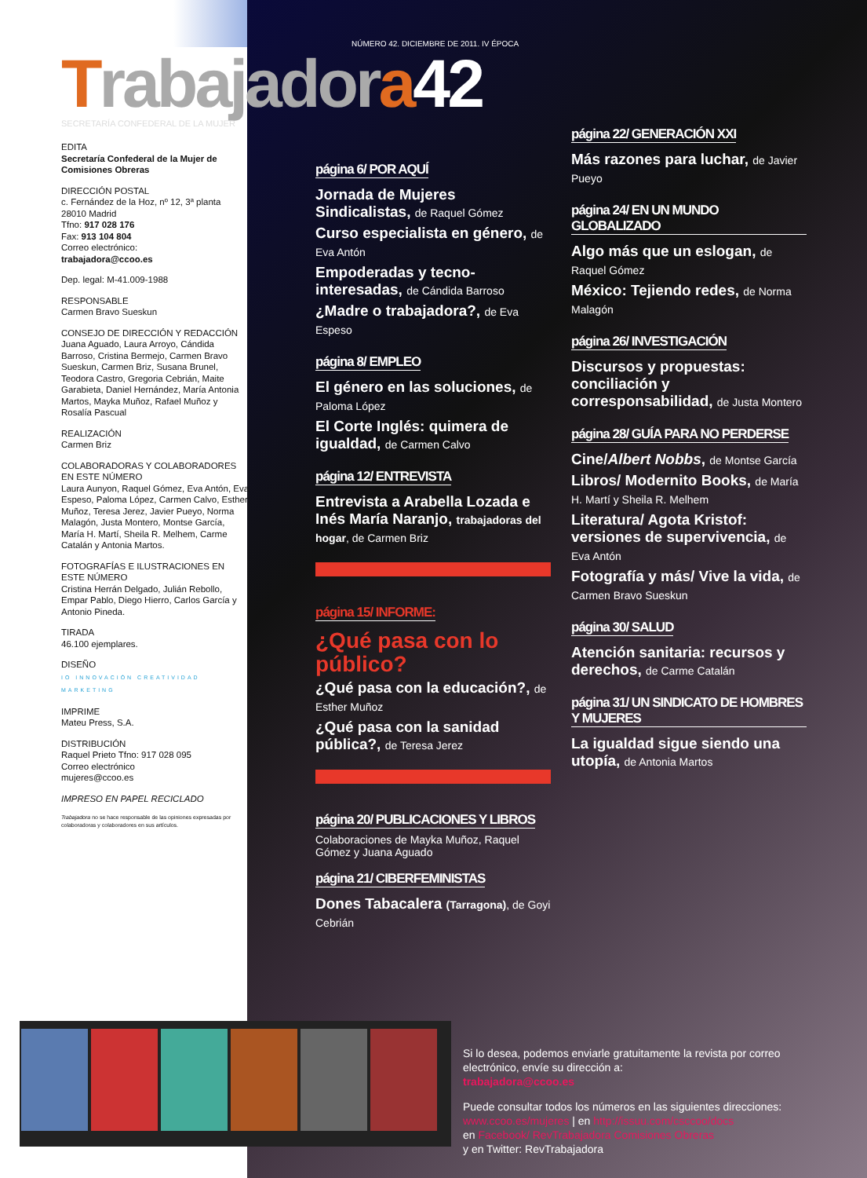NÚMERO 42. DICIEMBRE DE 2011. IV ÉPOCA
Trabajadora 42
SECRETARÍA CONFEDERAL DE LA MUJER
EDITA
Secretaría Confederal de la Mujer de Comisiones Obreras
DIRECCIÓN POSTAL
c. Fernández de la Hoz, nº 12, 3ª planta
28010 Madrid
Tfno: 917 028 176
Fax: 913 104 804
Correo electrónico:
trabajadora@ccoo.es
Dep. legal: M-41.009-1988
RESPONSABLE
Carmen Bravo Sueskun
CONSEJO DE DIRECCIÓN Y REDACCIÓN
Juana Aguado, Laura Arroyo, Cándida Barroso, Cristina Bermejo, Carmen Bravo Sueskun, Carmen Briz, Susana Brunel, Teodora Castro, Gregoria Cebrián, Maite Garabieta, Daniel Hernández, María Antonia Martos, Mayka Muñoz, Rafael Muñoz y Rosalía Pascual
REALIZACIÓN
Carmen Briz
COLABORADORAS Y COLABORADORES EN ESTE NÚMERO
Laura Aunyon, Raquel Gómez, Eva Antón, Eva Espeso, Paloma López, Carmen Calvo, Esther Muñoz, Teresa Jerez, Javier Pueyo, Norma Malagón, Justa Montero, Montse García, María H. Martí, Sheila R. Melhem, Carme Catalán y Antonia Martos.
FOTOGRAFÍAS E ILUSTRACIONES EN ESTE NÚMERO
Cristina Herrán Delgado, Julián Rebollo, Empar Pablo, Diego Hierro, Carlos García y Antonio Pineda.
TIRADA
46.100 ejemplares.
DISEÑO
IO INNOVACIÓN CREATIVIDAD MARKETING
IMPRIME
Mateu Press, S.A.
DISTRIBUCIÓN
Raquel Prieto Tfno: 917 028 095
Correo electrónico
mujeres@ccoo.es
IMPRESO EN PAPEL RECICLADO
Trabajadora no se hace responsable de las opiniones expresadas por colaboradoras y colaboradores en sus artículos.
página 6/ POR AQUÍ
Jornada de Mujeres Sindicalistas, de Raquel Gómez
Curso especialista en género, de Eva Antón
Empoderadas y tecno-interesadas, de Cándida Barroso
¿Madre o trabajadora?, de Eva Espeso
página 8/ EMPLEO
El género en las soluciones, de Paloma López
El Corte Inglés: quimera de igualdad, de Carmen Calvo
página 12/ ENTREVISTA
Entrevista a Arabella Lozada e Inés María Naranjo, trabajadoras del hogar, de Carmen Briz
página 15/ INFORME:
¿Qué pasa con lo público?
¿Qué pasa con la educación?, de Esther Muñoz
¿Qué pasa con la sanidad pública?, de Teresa Jerez
página 20/ PUBLICACIONES Y LIBROS
Colaboraciones de Mayka Muñoz, Raquel Gómez y Juana Aguado
página 21/ CIBERFEMINISTAS
Dones Tabacalera (Tarragona), de Goyi Cebrián
página 22/ GENERACIÓN XXI
Más razones para luchar, de Javier Pueyo
página 24/ EN UN MUNDO GLOBALIZADO
Algo más que un eslogan, de Raquel Gómez
México: Tejiendo redes, de Norma Malagón
página 26/ INVESTIGACIÓN
Discursos y propuestas: conciliación y corresponsabilidad, de Justa Montero
página 28/ GUÍA PARA NO PERDERSE
Cine/Albert Nobbs, de Montse García
Libros/ Modernito Books, de María H. Martí y Sheila R. Melhem
Literatura/ Agota Kristof: versiones de supervivencia, de Eva Antón
Fotografía y más/ Vive la vida, de Carmen Bravo Sueskun
página 30/ SALUD
Atención sanitaria: recursos y derechos, de Carme Catalán
página 31/ UN SINDICATO DE HOMBRES Y MUJERES
La igualdad sigue siendo una utopía, de Antonia Martos
Si lo desea, podemos enviarle gratuitamente la revista por correo electrónico, envíe su dirección a:
trabajadora@ccoo.es
Puede consultar todos los números en las siguientes direcciones:
www.ccoo.es/mujeres | en http://issuu.com/csccoo/docs
en Facebook/ RevTrabajadora Comisiones Obreras
y en Twitter: RevTrabajadora